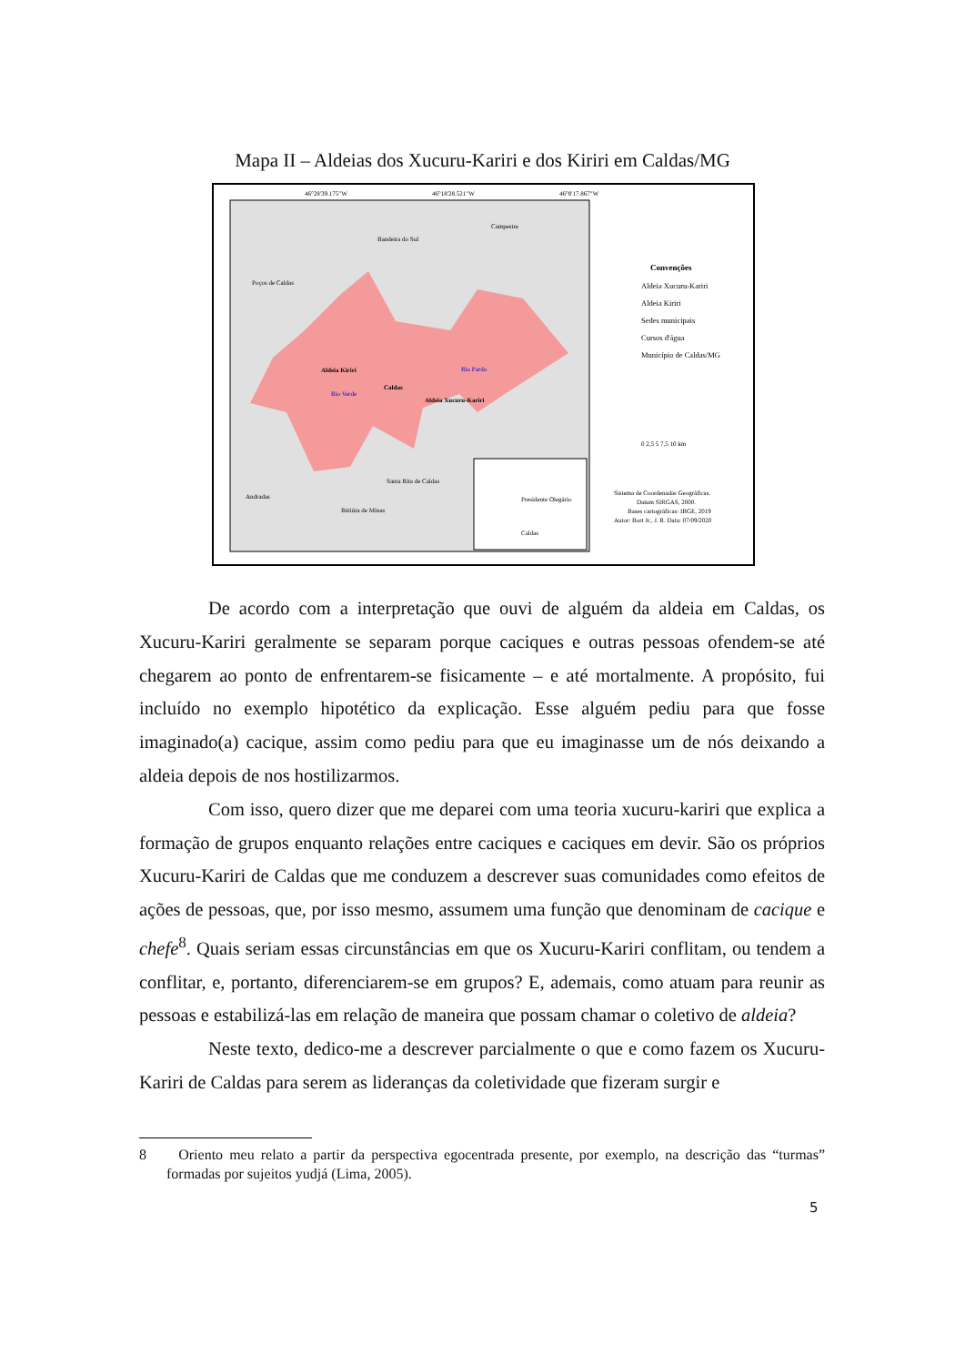Mapa II – Aldeias dos Xucuru-Kariri e dos Kiriri em Caldas/MG
46°28'39.175"W
46°18'28.521"W
46°8'17.867"W
Bandeira do Sul
Campestre
Poços de Caldas
Aldeia Kiriri
Caldas
Aldeia Xucuru-Kariri
Rio Pardo
Rio Verde
Santa Rita de Caldas
Andradas
Ibitiúra de Minas
Presidente Olegário
Caldas
Convenções
Aldeia Xucuru-Kariri
Aldeia Kiriri
Sedes municipais
Cursos d'água
Município de Caldas/MG
0 2,5 5 7,5 10 km
Sistema de Coordenadas Geográficas.
Datum SIRGAS, 2000.
Bases cartográficas: IBGE, 2019
Autor: Bort Jr., J. R. Data: 07/09/2020
De acordo com a interpretação que ouvi de alguém da aldeia em Caldas, os Xucuru-Kariri geralmente se separam porque caciques e outras pessoas ofendem-se até chegarem ao ponto de enfrentarem-se fisicamente – e até mortalmente. A propósito, fui incluído no exemplo hipotético da explicação. Esse alguém pediu para que fosse imaginado(a) cacique, assim como pediu para que eu imaginasse um de nós deixando a aldeia depois de nos hostilizarmos.
Com isso, quero dizer que me deparei com uma teoria xucuru-kariri que explica a formação de grupos enquanto relações entre caciques e caciques em devir. São os próprios Xucuru-Kariri de Caldas que me conduzem a descrever suas comunidades como efeitos de ações de pessoas, que, por isso mesmo, assumem uma função que denominam de cacique e chefe<sup>8</sup>. Quais seriam essas circunstâncias em que os Xucuru-Kariri conflitam, ou tendem a conflitar, e, portanto, diferenciarem-se em grupos? E, ademais, como atuam para reunir as pessoas e estabilizá-las em relação de maneira que possam chamar o coletivo de aldeia?
Neste texto, dedico-me a descrever parcialmente o que e como fazem os Xucuru-Kariri de Caldas para serem as lideranças da coletividade que fizeram surgir e
8 Oriento meu relato a partir da perspectiva egocentrada presente, por exemplo, na descrição das “turmas” formadas por sujeitos yudjá (Lima, 2005).
5